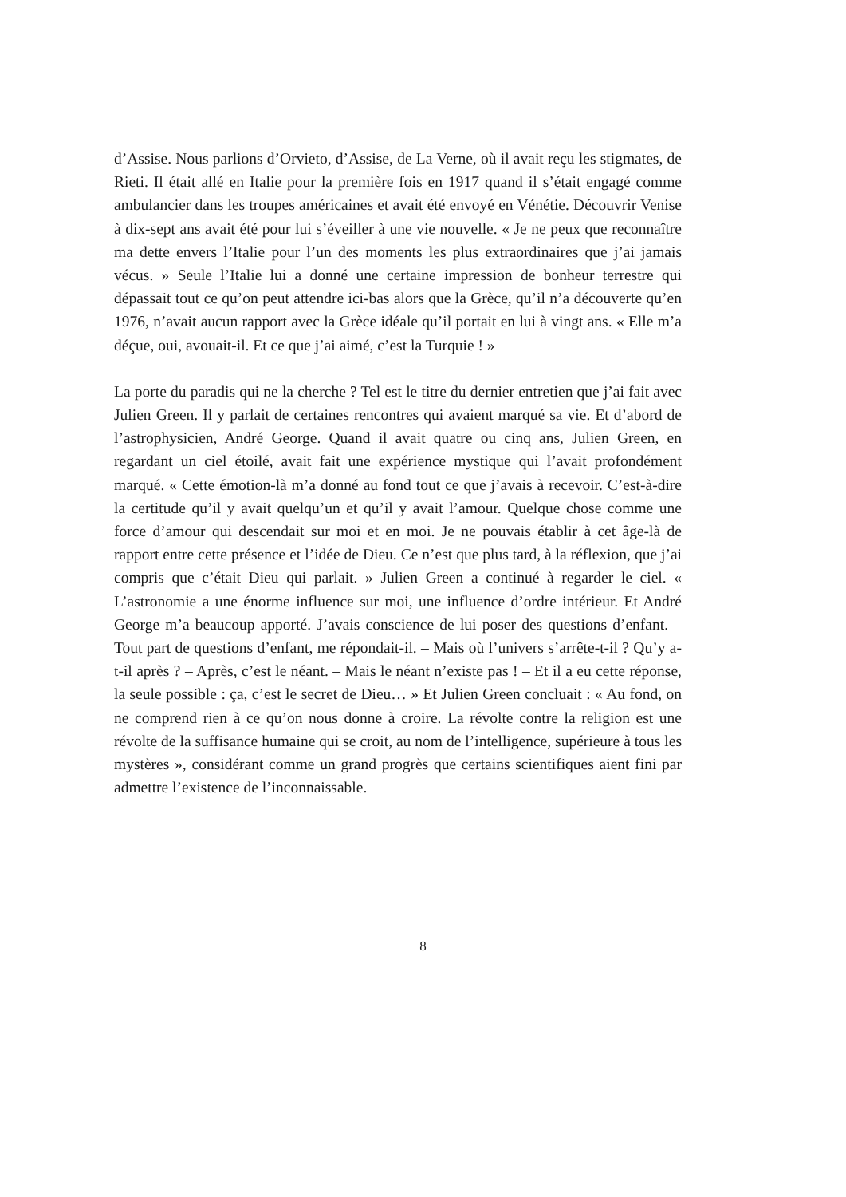d’Assise. Nous parlions d’Orvieto, d’Assise, de La Verne, où il avait reçu les stigmates, de Rieti. Il était allé en Italie pour la première fois en 1917 quand il s’était engagé comme ambulancier dans les troupes américaines et avait été envoyé en Vénétie. Découvrir Venise à dix-sept ans avait été pour lui s’éveiller à une vie nouvelle. « Je ne peux que reconnaître ma dette envers l’Italie pour l’un des moments les plus extraordinaires que j’ai jamais vécus. » Seule l’Italie lui a donné une certaine impression de bonheur terrestre qui dépassait tout ce qu’on peut attendre ici-bas alors que la Grèce, qu’il n’a découverte qu’en 1976, n’avait aucun rapport avec la Grèce idéale qu’il portait en lui à vingt ans. « Elle m’a déçue, oui, avouait-il. Et ce que j’ai aimé, c’est la Turquie ! »
La porte du paradis qui ne la cherche ? Tel est le titre du dernier entretien que j’ai fait avec Julien Green. Il y parlait de certaines rencontres qui avaient marqué sa vie. Et d’abord de l’astrophysicien, André George. Quand il avait quatre ou cinq ans, Julien Green, en regardant un ciel étoilé, avait fait une expérience mystique qui l’avait profondément marqué. « Cette émotion-là m’a donné au fond tout ce que j’avais à recevoir. C’est-à-dire la certitude qu’il y avait quelqu’un et qu’il y avait l’amour. Quelque chose comme une force d’amour qui descendait sur moi et en moi. Je ne pouvais établir à cet âge-là de rapport entre cette présence et l’idée de Dieu. Ce n’est que plus tard, à la réflexion, que j’ai compris que c’était Dieu qui parlait. » Julien Green a continué à regarder le ciel. « L’astronomie a une énorme influence sur moi, une influence d’ordre intérieur. Et André George m’a beaucoup apporté. J’avais conscience de lui poser des questions d’enfant. – Tout part de questions d’enfant, me répondait-il. – Mais où l’univers s’arrête-t-il ? Qu’y a-t-il après ? – Après, c’est le néant. – Mais le néant n’existe pas ! – Et il a eu cette réponse, la seule possible : ça, c’est le secret de Dieu… » Et Julien Green concluait : « Au fond, on ne comprend rien à ce qu’on nous donne à croire. La révolte contre la religion est une révolte de la suffisance humaine qui se croit, au nom de l’intelligence, supérieure à tous les mystères », considérant comme un grand progrès que certains scientifiques aient fini par admettre l’existence de l’inconnaissable.
8